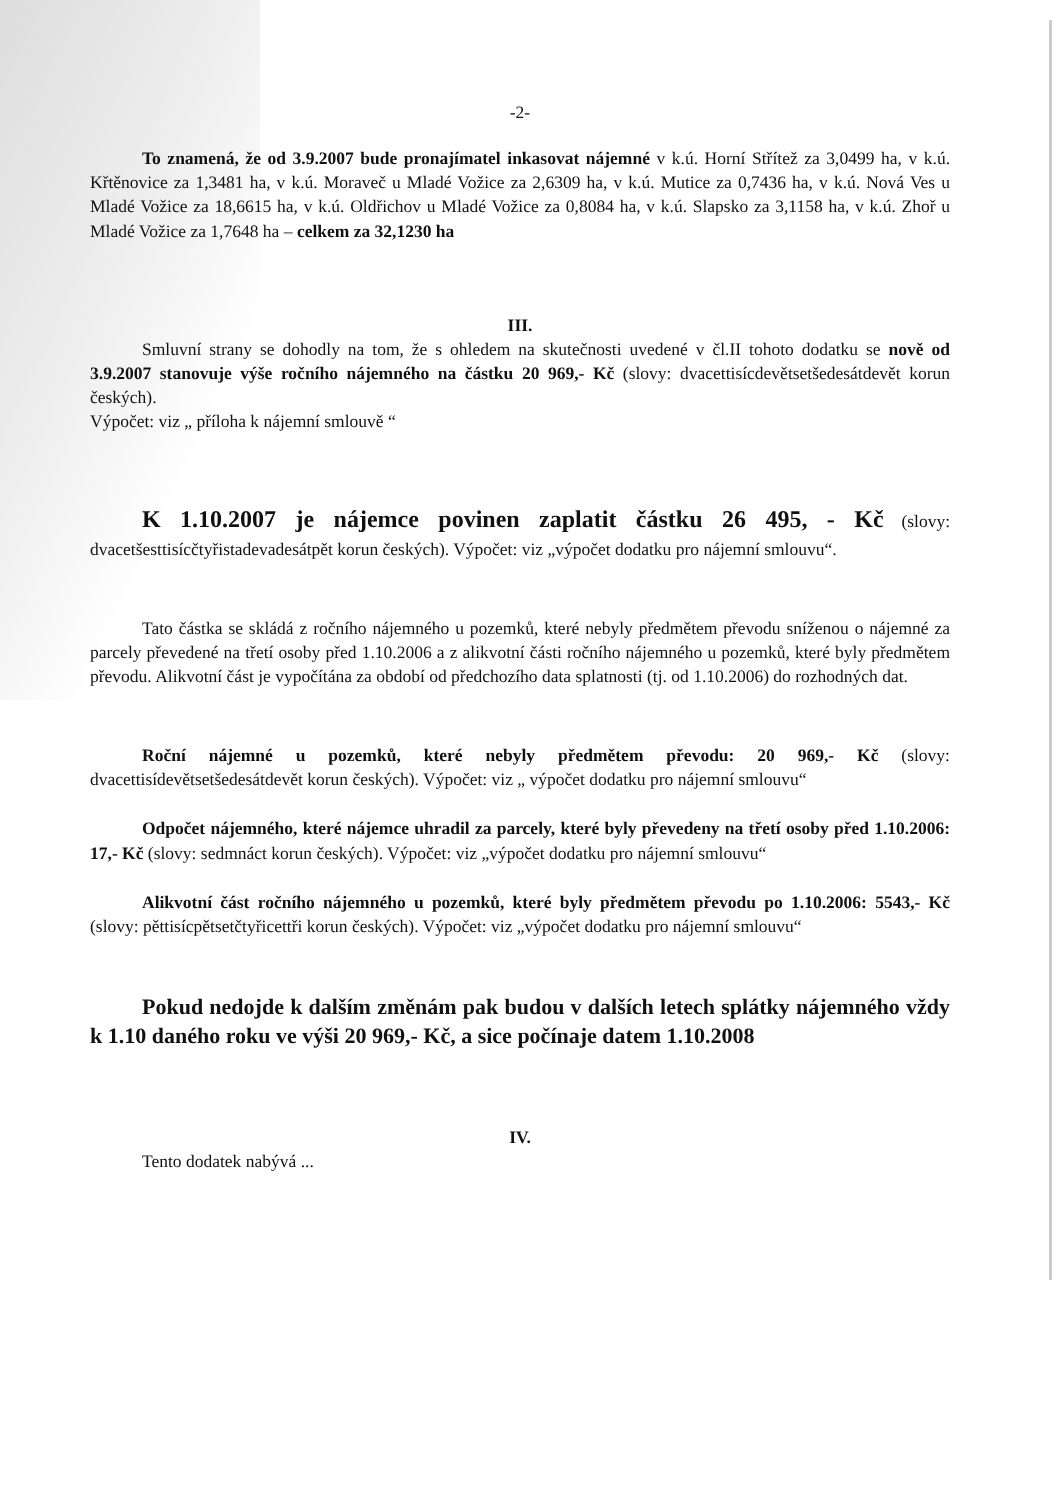-2-
To znamená, že od 3.9.2007 bude pronajímatel inkasovat nájemné v k.ú. Horní Střítež za 3,0499 ha, v k.ú. Křtěnovice za 1,3481 ha, v k.ú. Moraveč u Mladé Vožice za 2,6309 ha, v k.ú. Mutice za 0,7436 ha, v k.ú. Nová Ves u Mladé Vožice za 18,6615 ha, v k.ú. Oldřichov u Mladé Vožice za 0,8084 ha, v k.ú. Slapsko za 3,1158 ha, v k.ú. Zhoř u Mladé Vožice za 1,7648 ha – celkem za 32,1230 ha
III.
Smluvní strany se dohodly na tom, že s ohledem na skutečnosti uvedené v čl.II tohoto dodatku se nově od 3.9.2007 stanovuje výše ročního nájemného na částku 20 969,- Kč (slovy: dvacettisícdevětsetšedesátdevět korun českých).
Výpočet: viz „ příloha k nájemní smlouvě “
K 1.10.2007 je nájemce povinen zaplatit částku 26 495, - Kč (slovy: dvacetšesttisícčtyřistadevadesátpět korun českých). Výpočet: viz „výpočet dodatku pro nájemní smlouvu“.
Tato částka se skládá z ročního nájemného u pozemků, které nebyly předmětem převodu sníženou o nájemné za parcely převedené na třetí osoby před 1.10.2006 a z alikvotní části ročního nájemného u pozemků, které byly předmětem převodu. Alikvotní část je vypočítána za období od předchozího data splatnosti (tj. od 1.10.2006) do rozhodných dat.
Roční nájemné u pozemků, které nebyly předmětem převodu: 20 969,- Kč (slovy: dvacettisídevětsetšedesátdevět korun českých). Výpočet: viz „ výpočet dodatku pro nájemní smlouvu“
Odpočet nájemného, které nájemce uhradil za parcely, které byly převedeny na třetí osoby před 1.10.2006: 17,- Kč (slovy: sedmnáct korun českých). Výpočet: viz „výpočet dodatku pro nájemní smlouvu“
Alikvotní část ročního nájemného u pozemků, které byly předmětem převodu po 1.10.2006: 5543,- Kč (slovy: pěttisícpětsetčtyřicettři korun českých). Výpočet: viz „výpočet dodatku pro nájemní smlouvu“
Pokud nedojde k dalším změnám pak budou v dalších letech splátky nájemného vždy k 1.10 daného roku ve výši 20 969,- Kč, a sice počínaje datem 1.10.2008
IV.
Tento dodatek nabývá ...